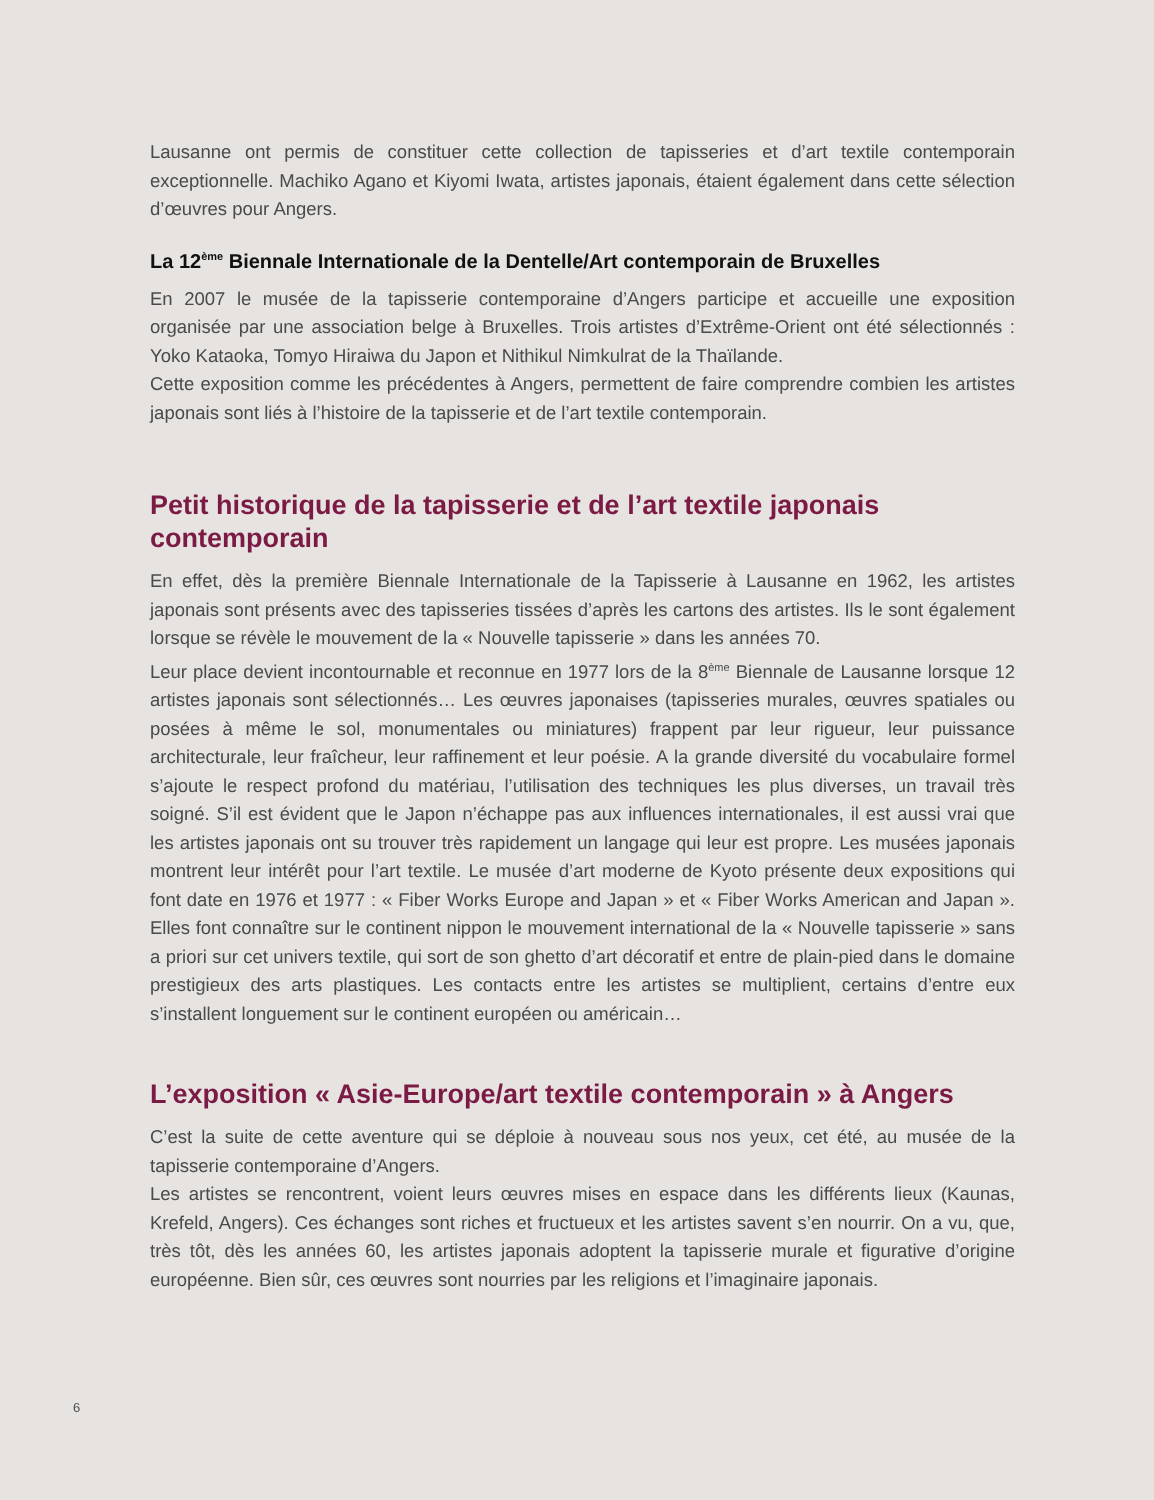Lausanne ont permis de constituer cette collection de tapisseries et d’art textile contemporain exceptionnelle. Machiko Agano et Kiyomi Iwata, artistes japonais, étaient également dans cette sélection d’œuvres pour Angers.
La 12<sup>ème</sup> Biennale Internationale de la Dentelle/Art contemporain de Bruxelles
En 2007 le musée de la tapisserie contemporaine d’Angers participe et accueille une exposition organisée par une association belge à Bruxelles. Trois artistes d’Extrême-Orient ont été sélectionnés : Yoko Kataoka, Tomyo Hiraiwa du Japon et Nithikul Nimkulrat de la Thaïlande.
Cette exposition comme les précédentes à Angers, permettent de faire comprendre combien les artistes japonais sont liés à l’histoire de la tapisserie et de l’art textile contemporain.
Petit historique de la tapisserie et de l’art textile japonais contemporain
En effet, dès la première Biennale Internationale de la Tapisserie à Lausanne en 1962, les artistes japonais sont présents avec des tapisseries tissées d’après les cartons des artistes. Ils le sont également lorsque se révèle le mouvement de la « Nouvelle tapisserie » dans les années 70.
Leur place devient incontournable et reconnue en 1977 lors de la 8<sup>ème</sup> Biennale de Lausanne lorsque 12 artistes japonais sont sélectionnés… Les œuvres japonaises (tapisseries murales, œuvres spatiales ou posées à même le sol, monumentales ou miniatures) frappent par leur rigueur, leur puissance architecturale, leur fraîcheur, leur raffinement et leur poésie. A la grande diversité du vocabulaire formel s’ajoute le respect profond du matériau, l’utilisation des techniques les plus diverses, un travail très soigné. S’il est évident que le Japon n’échappe pas aux influences internationales, il est aussi vrai que les artistes japonais ont su trouver très rapidement un langage qui leur est propre. Les musées japonais montrent leur intérêt pour l’art textile. Le musée d’art moderne de Kyoto présente deux expositions qui font date en 1976 et 1977 : « Fiber Works Europe and Japan » et « Fiber Works American and Japan ». Elles font connaître sur le continent nippon le mouvement international de la « Nouvelle tapisserie » sans a priori sur cet univers textile, qui sort de son ghetto d’art décoratif et entre de plain-pied dans le domaine prestigieux des arts plastiques. Les contacts entre les artistes se multiplient, certains d’entre eux s’installent longuement sur le continent européen ou américain…
L’exposition « Asie-Europe/art textile contemporain » à Angers
C’est la suite de cette aventure qui se déploie à nouveau sous nos yeux, cet été, au musée de la tapisserie contemporaine d’Angers.
Les artistes se rencontrent, voient leurs œuvres mises en espace dans les différents lieux (Kaunas, Krefeld, Angers). Ces échanges sont riches et fructueux et les artistes savent s’en nourrir. On a vu, que, très tôt, dès les années 60, les artistes japonais adoptent la tapisserie murale et figurative d’origine européenne. Bien sûr, ces œuvres sont nourries par les religions et l’imaginaire japonais.
6